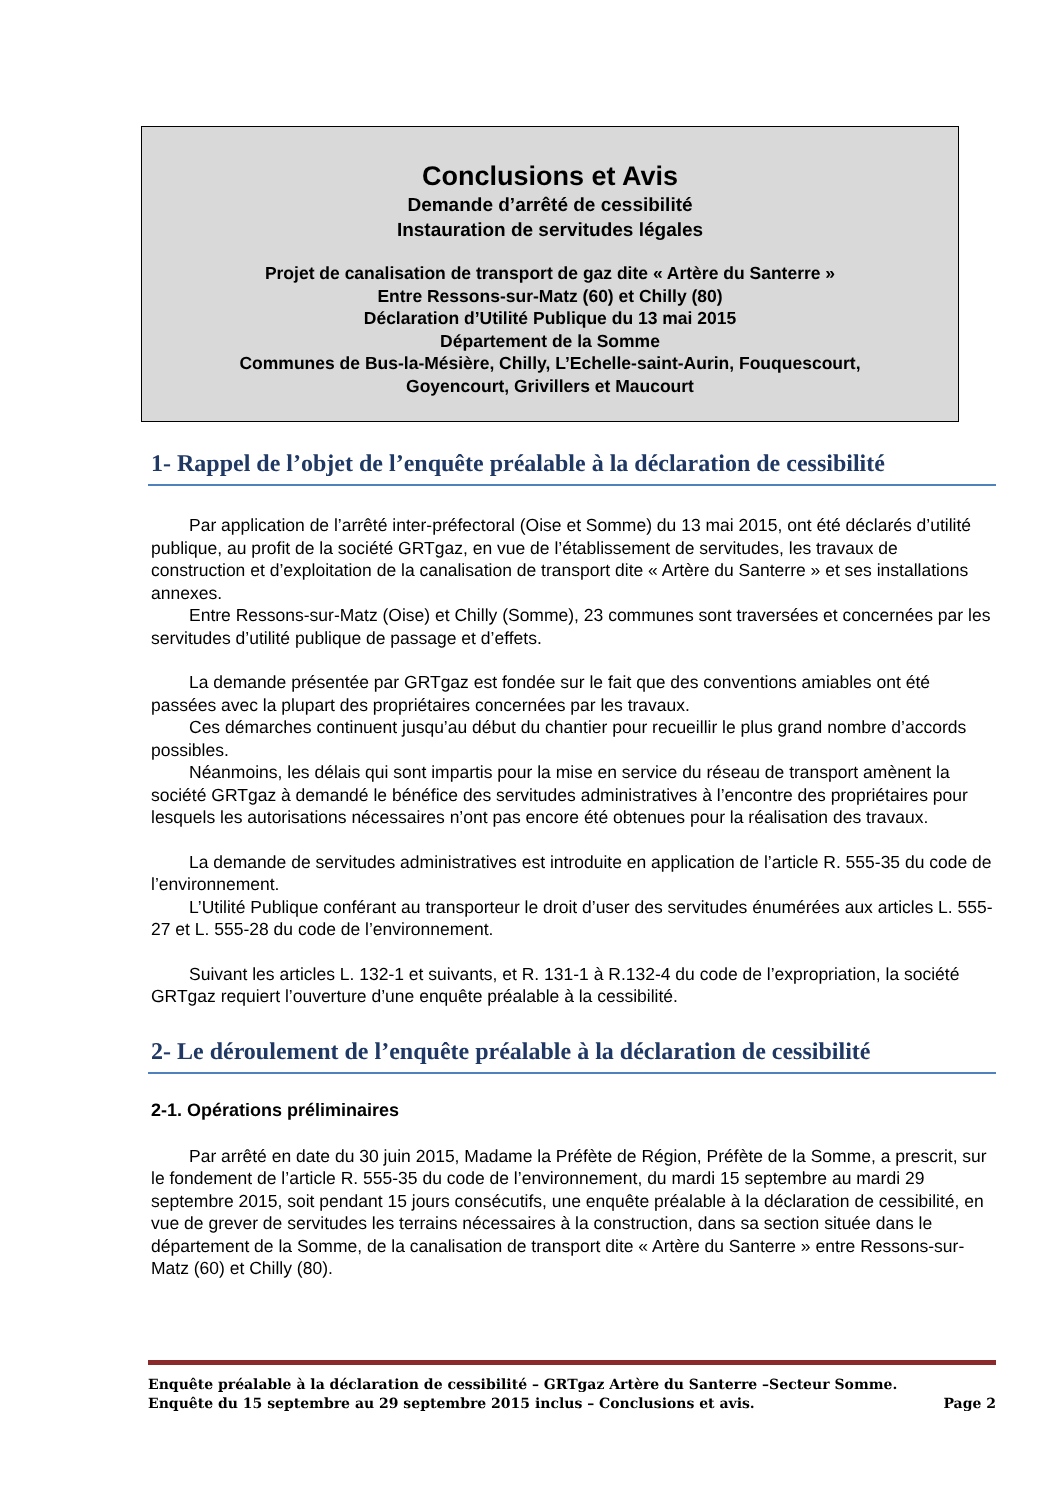Conclusions et Avis
Demande d’arrêté de cessibilité
Instauration de servitudes légales
Projet de canalisation de transport de gaz dite « Artère du Santerre »
Entre Ressons-sur-Matz (60) et Chilly (80)
Déclaration d’Utilité Publique du 13 mai 2015
Département de la Somme
Communes de Bus-la-Mésière, Chilly, L’Echelle-saint-Aurin, Fouquescourt,
Goyencourt, Grivillers et Maucourt
1- Rappel de l’objet de l’enquête préalable à la déclaration de cessibilité
Par application de l’arrêté inter-préfectoral (Oise et Somme) du 13 mai 2015, ont été déclarés d’utilité publique, au profit de la société GRTgaz, en vue de l’établissement de servitudes, les travaux de construction et d’exploitation de la canalisation de transport dite « Artère du Santerre » et ses installations annexes.
Entre Ressons-sur-Matz (Oise) et Chilly (Somme), 23 communes sont traversées et concernées par les servitudes d’utilité publique de passage et d’effets.
La demande présentée par GRTgaz est fondée sur le fait que des conventions amiables ont été passées avec la plupart des propriétaires concernées par les travaux.
Ces démarches continuent jusqu’au début du chantier pour recueillir le plus grand nombre d’accords possibles.
Néanmoins, les délais qui sont impartis pour la mise en service du réseau de transport amènent la société GRTgaz à demandé le bénéfice des servitudes administratives à l’encontre des propriétaires pour lesquels les autorisations nécessaires n’ont pas encore été obtenues pour la réalisation des travaux.
La demande de servitudes administratives est introduite en application de l’article R. 555-35 du code de l’environnement.
L’Utilité Publique conférant au transporteur le droit d’user des servitudes énumérées aux articles L. 555-27 et L. 555-28 du code de l’environnement.
Suivant les articles L. 132-1 et suivants, et R. 131-1 à R.132-4 du code de l’expropriation, la société GRTgaz requiert l’ouverture d’une enquête préalable à la cessibilité.
2- Le déroulement de l’enquête préalable à la déclaration de cessibilité
2-1. Opérations préliminaires
Par arrêté en date du 30 juin 2015, Madame la Préfète de Région, Préfète de la Somme, a prescrit, sur le fondement de l’article R. 555-35 du code de l’environnement, du mardi 15 septembre au mardi 29 septembre 2015, soit pendant 15 jours consécutifs, une enquête préalable à la déclaration de cessibilité, en vue de grever de servitudes les terrains nécessaires à la construction, dans sa section située dans le département de la Somme, de la canalisation de transport dite « Artère du Santerre » entre Ressons-sur-Matz (60) et Chilly (80).
Enquête préalable à la déclaration de cessibilité – GRTgaz Artère du Santerre –Secteur Somme.
Enquête du 15 septembre au 29 septembre 2015 inclus – Conclusions et avis. Page 2